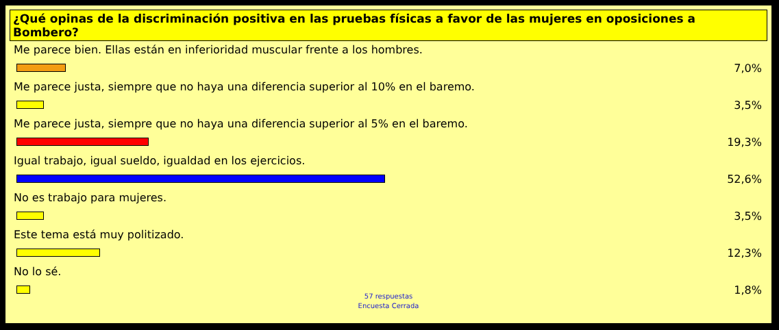¿Qué opinas de la discriminación positiva en las pruebas físicas a favor de las mujeres en oposiciones a Bombero?
Me parece bien. Ellas están en inferioridad muscular frente a los hombres.
7,0%
Me parece justa, siempre que no haya una diferencia superior al 10% en el baremo.
3,5%
Me parece justa, siempre que no haya una diferencia superior al 5% en el baremo.
19,3%
Igual trabajo, igual sueldo, igualdad en los ejercicios.
52,6%
No es trabajo para mujeres.
3,5%
Este tema está muy politizado.
12,3%
No lo sé.
1,8%
57 respuestas
Encuesta Cerrada